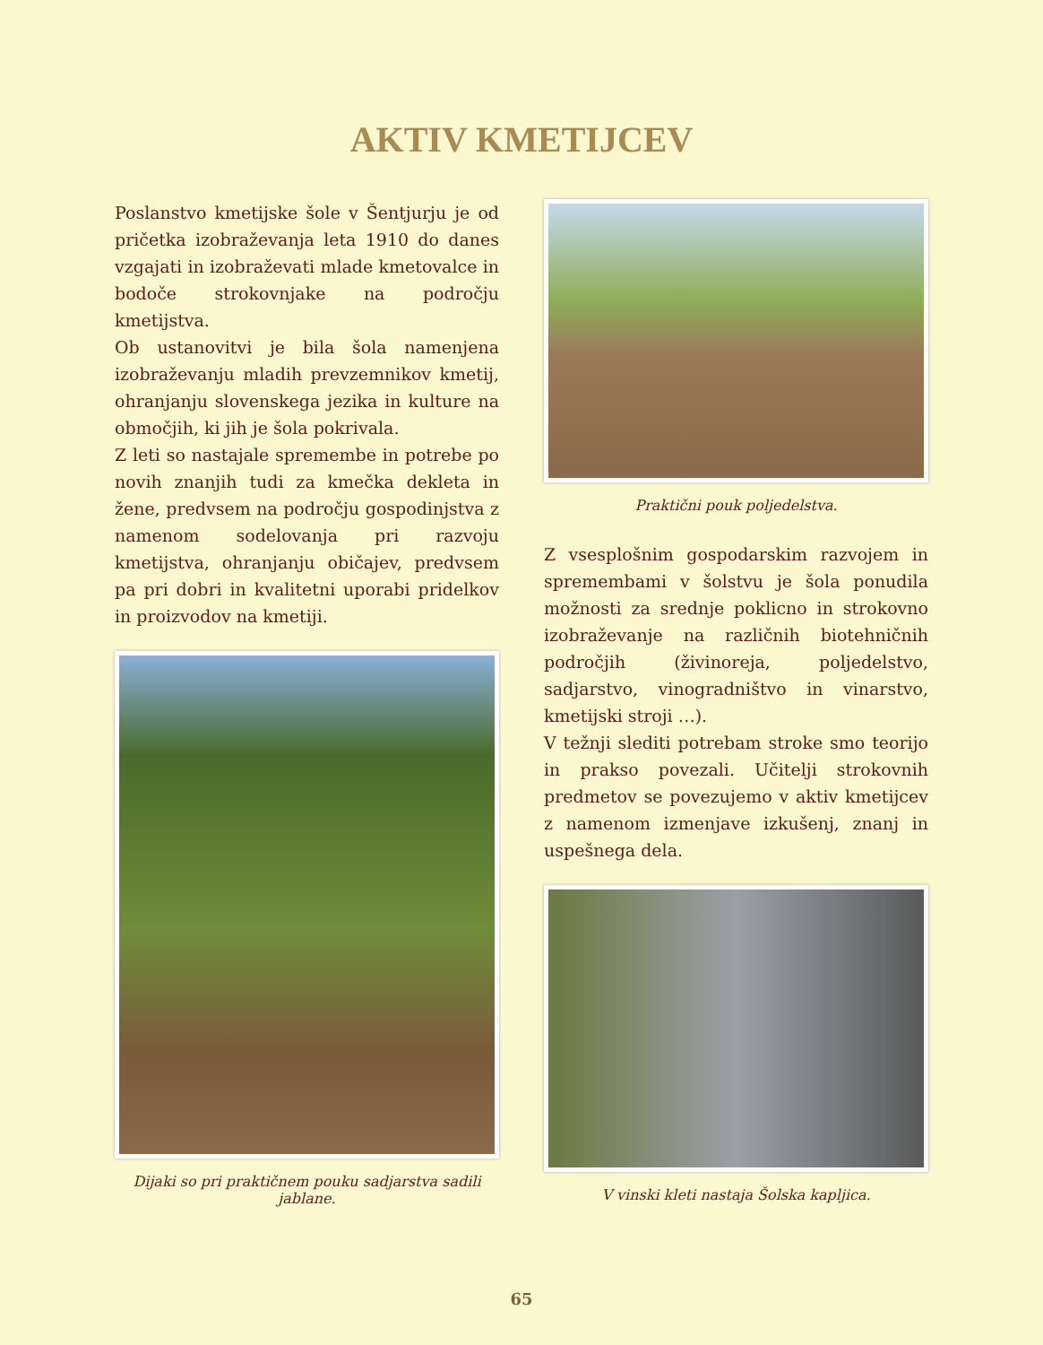AKTIV KMETIJCEV
Poslanstvo kmetijske šole v Šentjurju je od pričetka izobraževanja leta 1910 do danes vzgajati in izobraževati mlade kmetovalce in bodoče strokovnjake na področju kmetijstva.
Ob ustanovitvi je bila šola namenjena izobraževanju mladih prevzemnikov kmetij, ohranjanju slovenskega jezika in kulture na območjih, ki jih je šola pokrivala.
Z leti so nastajale spremembe in potrebe po novih znanjih tudi za kmečka dekleta in žene, predvsem na področju gospodinjstva z namenom sodelovanja pri razvoju kmetijstva, ohranjanju običajev, predvsem pa pri dobri in kvalitetni uporabi pridelkov in proizvodov na kmetiji.
Dijaki so pri praktičnem pouku sadjarstva sadili jablane.
Praktični pouk poljedelstva.
Z vsesplošnim gospodarskim razvojem in spremembami v šolstvu je šola ponudila možnosti za srednje poklicno in strokovno izobraževanje na različnih biotehničnih področjih (živinoreja, poljedelstvo, sadjarstvo, vinogradništvo in vinarstvo, kmetijski stroji …).
V težnji slediti potrebam stroke smo teorijo in prakso povezali. Učitelji strokovnih predmetov se povezujemo v aktiv kmetijcev z namenom izmenjave izkušenj, znanj in uspešnega dela.
V vinski kleti nastaja Šolska kapljica.
65